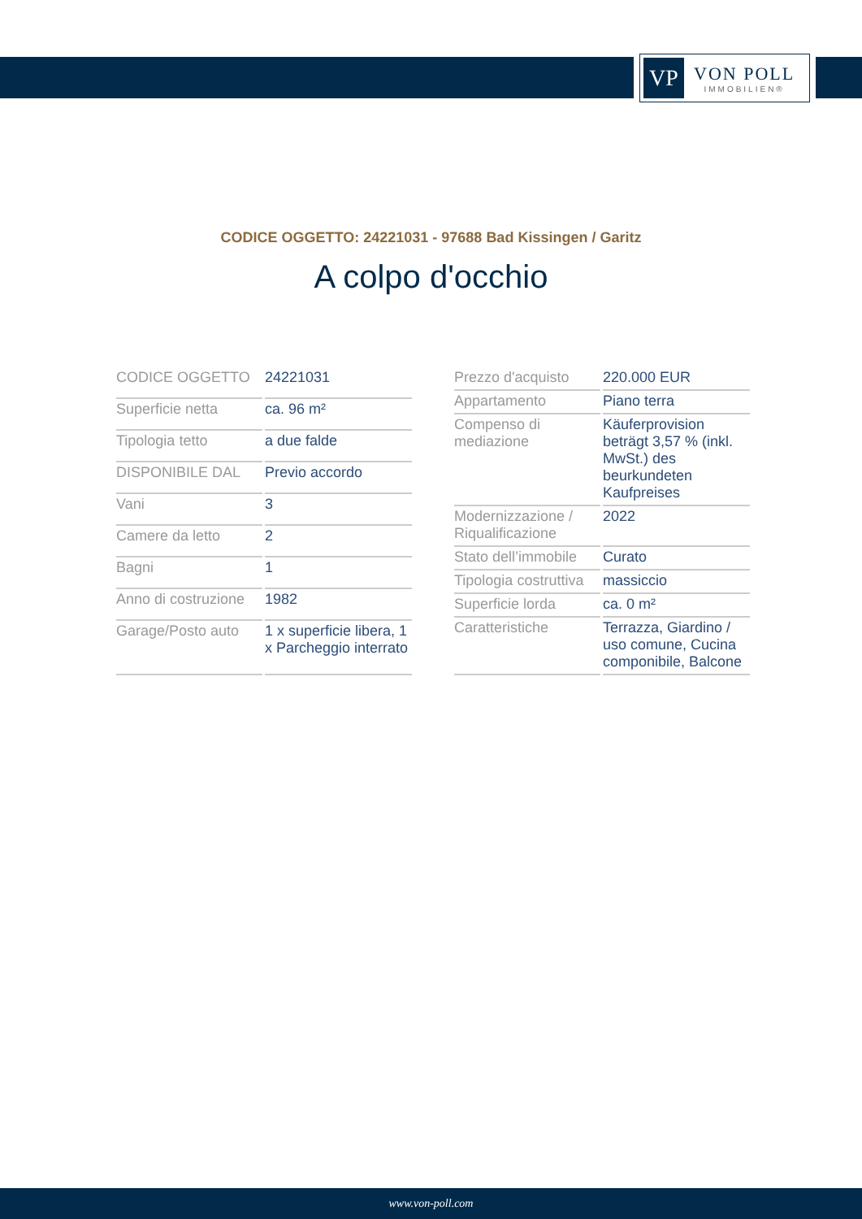VP
VON POLL
IMMOBILIEN®
CODICE OGGETTO: 24221031 - 97688 Bad Kissingen / Garitz
A colpo d'occhio
| CODICE OGGETTO | 24221031 |
| Superficie netta | ca. 96 m² |
| Tipologia tetto | a due falde |
| DISPONIBILE DAL | Previo accordo |
| Vani | 3 |
| Camere da letto | 2 |
| Bagni | 1 |
| Anno di costruzione | 1982 |
| Garage/Posto auto | 1 x superficie libera, 1 x Parcheggio interrato |
| Prezzo d'acquisto | 220.000 EUR |
| Appartamento | Piano terra |
| Compenso di mediazione | Käuferprovision beträgt 3,57 % (inkl. MwSt.) des beurkundeten Kaufpreises |
| Modernizzazione / Riqualificazione | 2022 |
| Stato dell’immobile | Curato |
| Tipologia costruttiva | massiccio |
| Superficie lorda | ca. 0 m² |
| Caratteristiche | Terrazza, Giardino / uso comune, Cucina componibile, Balcone |
www.von-poll.com